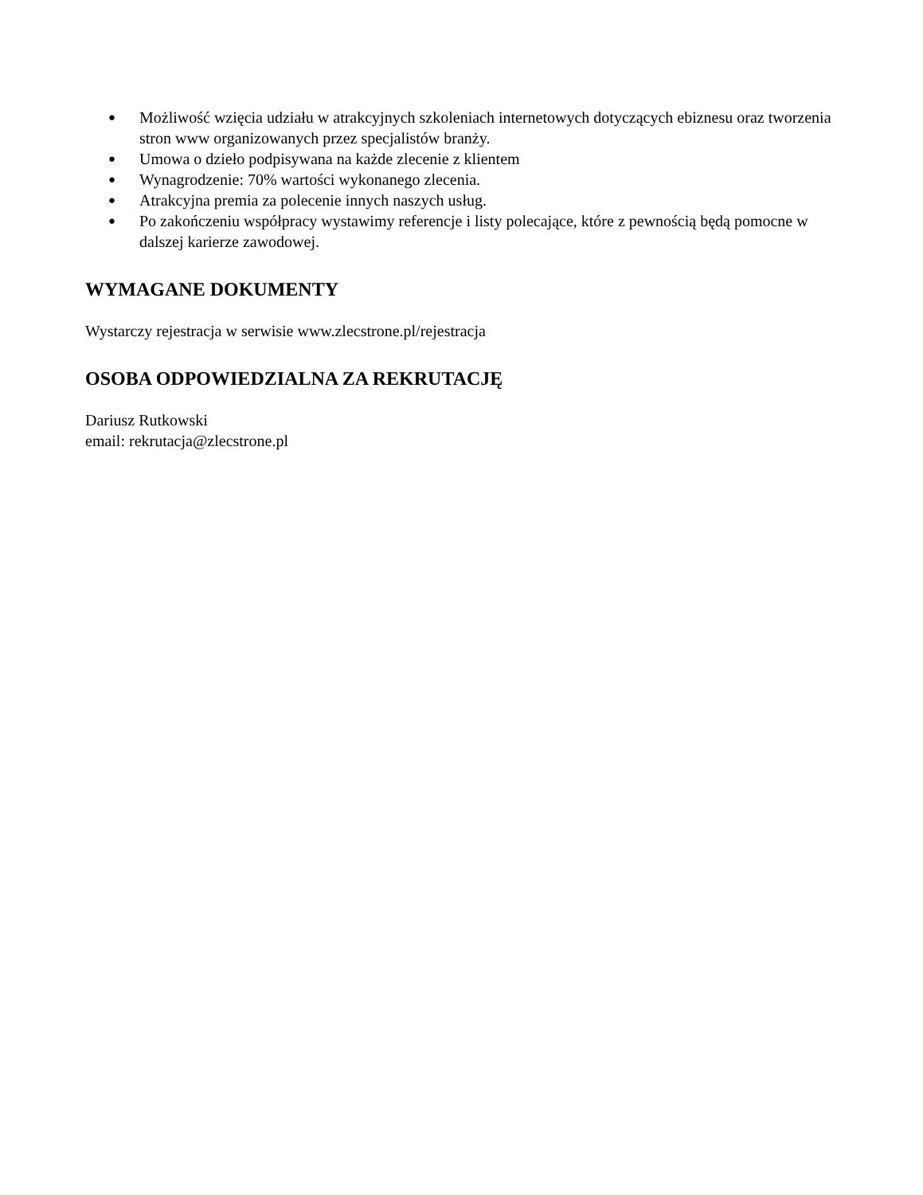● Możliwość wzięcia udziału w atrakcyjnych szkoleniach internetowych dotyczących ebiznesu oraz tworzenia stron www organizowanych przez specjalistów branży.
● Umowa o dzieło podpisywana na każde zlecenie z klientem
● Wynagrodzenie: 70% wartości wykonanego zlecenia.
● Atrakcyjna premia za polecenie innych naszych usług.
● Po zakończeniu współpracy wystawimy referencje i listy polecające, które z pewnością będą pomocne w dalszej karierze zawodowej.
WYMAGANE DOKUMENTY
Wystarczy rejestracja w serwisie www.zlecstrone.pl/rejestracja
OSOBA ODPOWIEDZIALNA ZA REKRUTACJĘ
Dariusz Rutkowski
email: rekrutacja@zlecstrone.pl